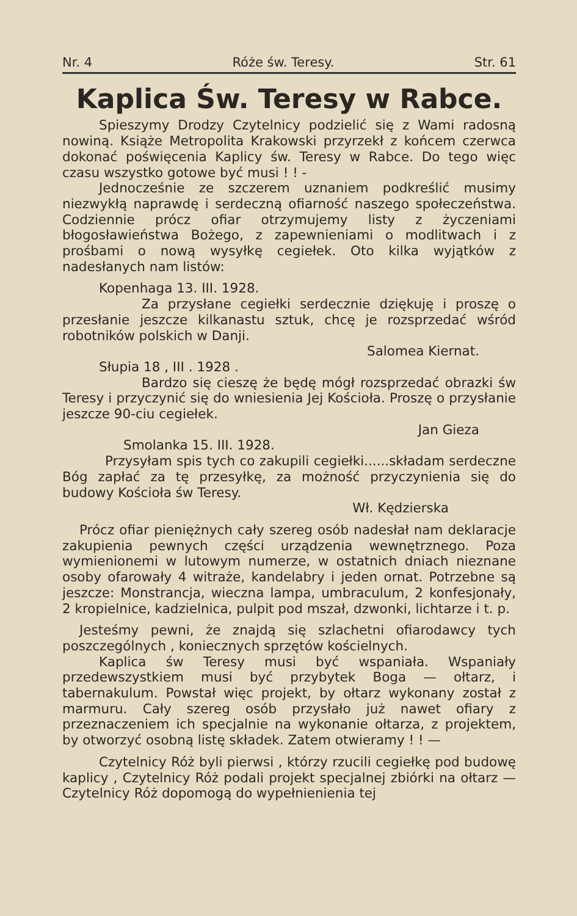Nr. 4 Róże św. Teresy. Str. 61
Kaplica Św. Teresy w Rabce.
Spieszymy Drodzy Czytelnicy podzielić się z Wami radosną nowiną. Książe Metropolita Krakowski przyrzekł z końcem czerwca dokonać poświęcenia Kaplicy św. Teresy w Rabce. Do tego więc czasu wszystko gotowe być musi ! ! -
Jednocześnie ze szczerem uznaniem podkreślić musimy niezwykłą naprawdę i serdeczną ofiarność naszego społeczeństwa. Codziennie prócz ofiar otrzymujemy listy z życzeniami błogosławieństwa Bożego, z zapewnieniami o modlitwach i z prośbami o nową wysyłkę cegiełek. Oto kilka wyjątków z nadesłanych nam listów:
Kopenhaga 13. III. 1928.
Za przysłane cegiełki serdecznie dziękuję i proszę o przesłanie jeszcze kilkanastu sztuk, chcę je rozsprzedać wśród robotników polskich w Danji.
Salomea Kiernat.
Słupia 18 , III . 1928 .
Bardzo się cieszę że będę mógł rozsprzedać obrazki św Teresy i przyczynić się do wniesienia Jej Kościoła. Proszę o przysłanie jeszcze 90-ciu cegiełek.
Jan Gieza
Smolanka 15. III. 1928.
Przysyłam spis tych co zakupili cegiełki......składam serdeczne Bóg zapłać za tę przesyłkę, za możność przyczynienia się do budowy Kościoła św Teresy.
Wł. Kędzierska
Prócz ofiar pieniężnych cały szereg osób nadesłał nam deklaracje zakupienia pewnych części urządzenia wewnętrznego. Poza wymienionemi w lutowym numerze, w ostatnich dniach nieznane osoby ofarowały 4 witraże, kandelabry i jeden ornat. Potrzebne są jeszcze: Monstrancja, wieczna lampa, umbraculum, 2 konfesjonały, 2 kropielnice, kadzielnica, pulpit pod mszał, dzwonki, lichtarze i t. p.
Jesteśmy pewni, że znajdą się szlachetni ofiarodawcy tych poszczególnych , koniecznych sprzętów kościelnych.
Kaplica św Teresy musi być wspaniała. Wspaniały przedewszystkiem musi być przybytek Boga — ołtarz, i tabernakulum. Powstał więc projekt, by ołtarz wykonany został z marmuru. Cały szereg osób przysłało już nawet ofiary z przeznaczeniem ich specjalnie na wykonanie ołtarza, z projektem, by otworzyć osobną listę składek. Zatem otwieramy ! ! —
Czytelnicy Róż byli pierwsi , którzy rzucili cegiełkę pod budowę kaplicy , Czytelnicy Róż podali projekt specjalnej zbiórki na ołtarz — Czytelnicy Róż dopomogą do wypełnienienia tej